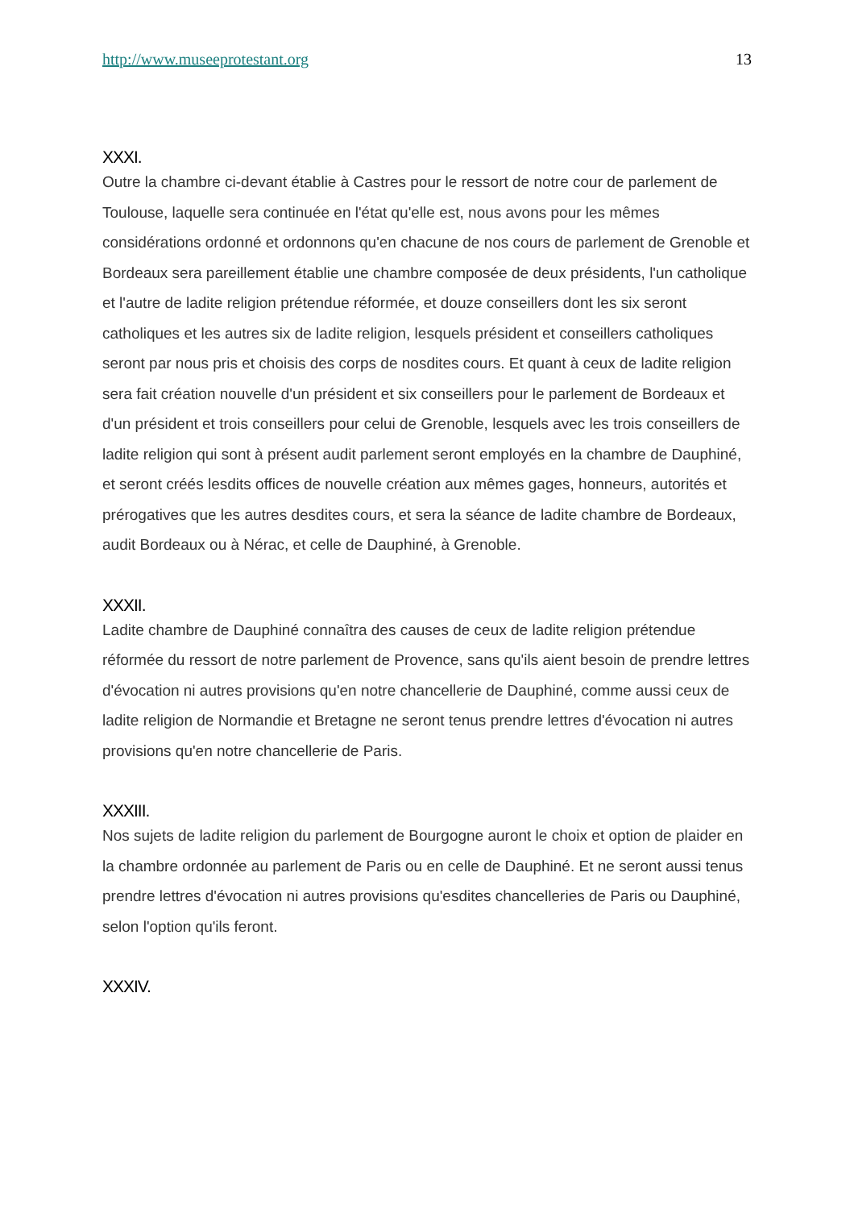http://www.museeprotestant.org 13
XXXI.
Outre la chambre ci-devant établie à Castres pour le ressort de notre cour de parlement de Toulouse, laquelle sera continuée en l'état qu'elle est, nous avons pour les mêmes considérations ordonné et ordonnons qu'en chacune de nos cours de parlement de Grenoble et Bordeaux sera pareillement établie une chambre composée de deux présidents, l'un catholique et l'autre de ladite religion prétendue réformée, et douze conseillers dont les six seront catholiques et les autres six de ladite religion, lesquels président et conseillers catholiques seront par nous pris et choisis des corps de nosdites cours. Et quant à ceux de ladite religion sera fait création nouvelle d'un président et six conseillers pour le parlement de Bordeaux et d'un président et trois conseillers pour celui de Grenoble, lesquels avec les trois conseillers de ladite religion qui sont à présent audit parlement seront employés en la chambre de Dauphiné, et seront créés lesdits offices de nouvelle création aux mêmes gages, honneurs, autorités et prérogatives que les autres desdites cours, et sera la séance de ladite chambre de Bordeaux, audit Bordeaux ou à Nérac, et celle de Dauphiné, à Grenoble.
XXXII.
Ladite chambre de Dauphiné connaîtra des causes de ceux de ladite religion prétendue réformée du ressort de notre parlement de Provence, sans qu'ils aient besoin de prendre lettres d'évocation ni autres provisions qu'en notre chancellerie de Dauphiné, comme aussi ceux de ladite religion de Normandie et Bretagne ne seront tenus prendre lettres d'évocation ni autres provisions qu'en notre chancellerie de Paris.
XXXIII.
Nos sujets de ladite religion du parlement de Bourgogne auront le choix et option de plaider en la chambre ordonnée au parlement de Paris ou en celle de Dauphiné. Et ne seront aussi tenus prendre lettres d'évocation ni autres provisions qu'esdites chancelleries de Paris ou Dauphiné, selon l'option qu'ils feront.
XXXIV.